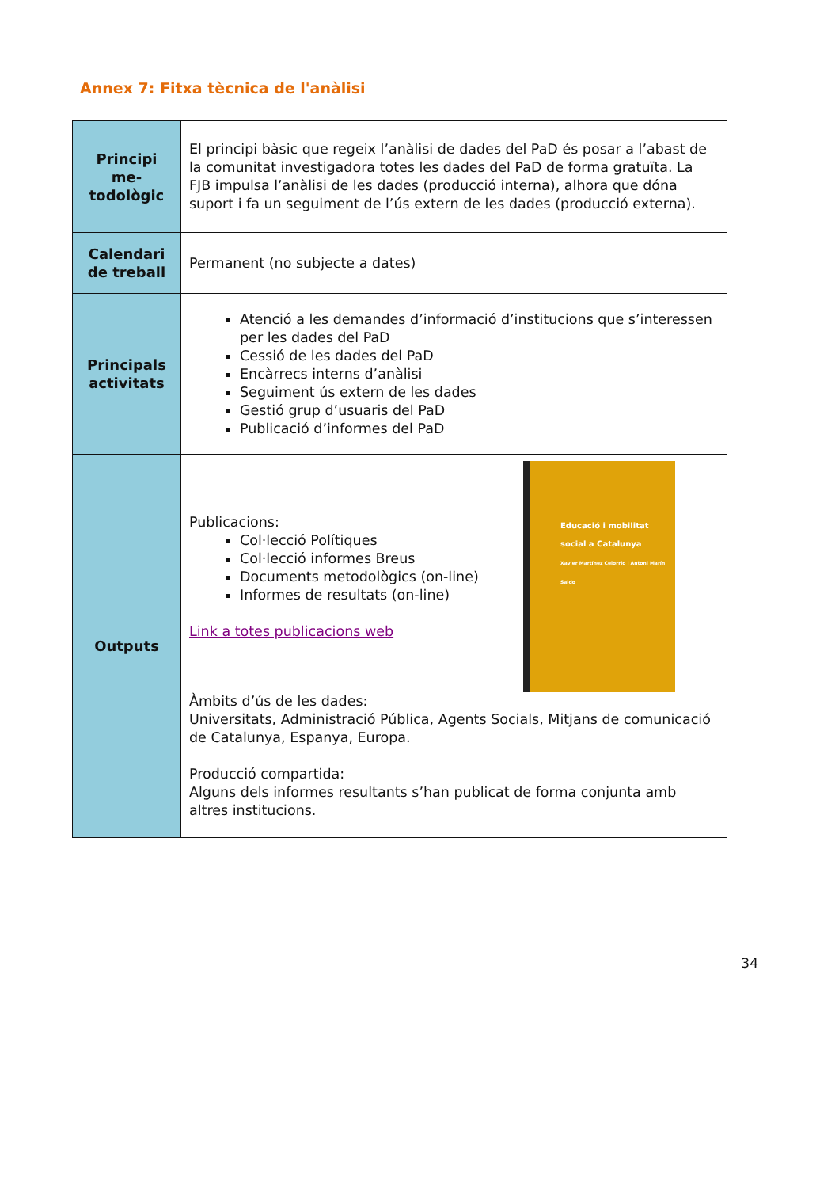Annex 7: Fitxa tècnica de l'anàlisi
| Principi me-todològic | El principi bàsic que regeix l’anàlisi de dades del PaD és posar a l’abast de la comunitat investigadora totes les dades del PaD de forma gratuïta. La FJB impulsa l’anàlisi de les dades (producció interna), alhora que dóna suport i fa un seguiment de l’ús extern de les dades (producció externa). |
| Calendari de treball | Permanent (no subjecte a dates) |
| Principals activitats | Atenció a les demandes d’informació d’institucions que s’interessen per les dades del PaD Cessió de les dades del PaD Encàrrecs interns d’anàlisi Seguiment ús extern de les dades Gestió grup d’usuaris del PaD Publicació d’informes del PaD |
| Outputs | Publicacions: Col·lecció Polítiques Col·lecció informes Breus Documents metodològics (on-line) Informes de resultats (on-line) Link a totes publicacions web Educació i mobilitat social a Catalunya Xavier Martínez Celorrio i Antoni Marín Saldo Àmbits d’ús de les dades: Universitats, Administració Pública, Agents Socials, Mitjans de comunicació de Catalunya, Espanya, Europa. Producció compartida: Alguns dels informes resultants s’han publicat de forma conjunta amb altres institucions. |
34